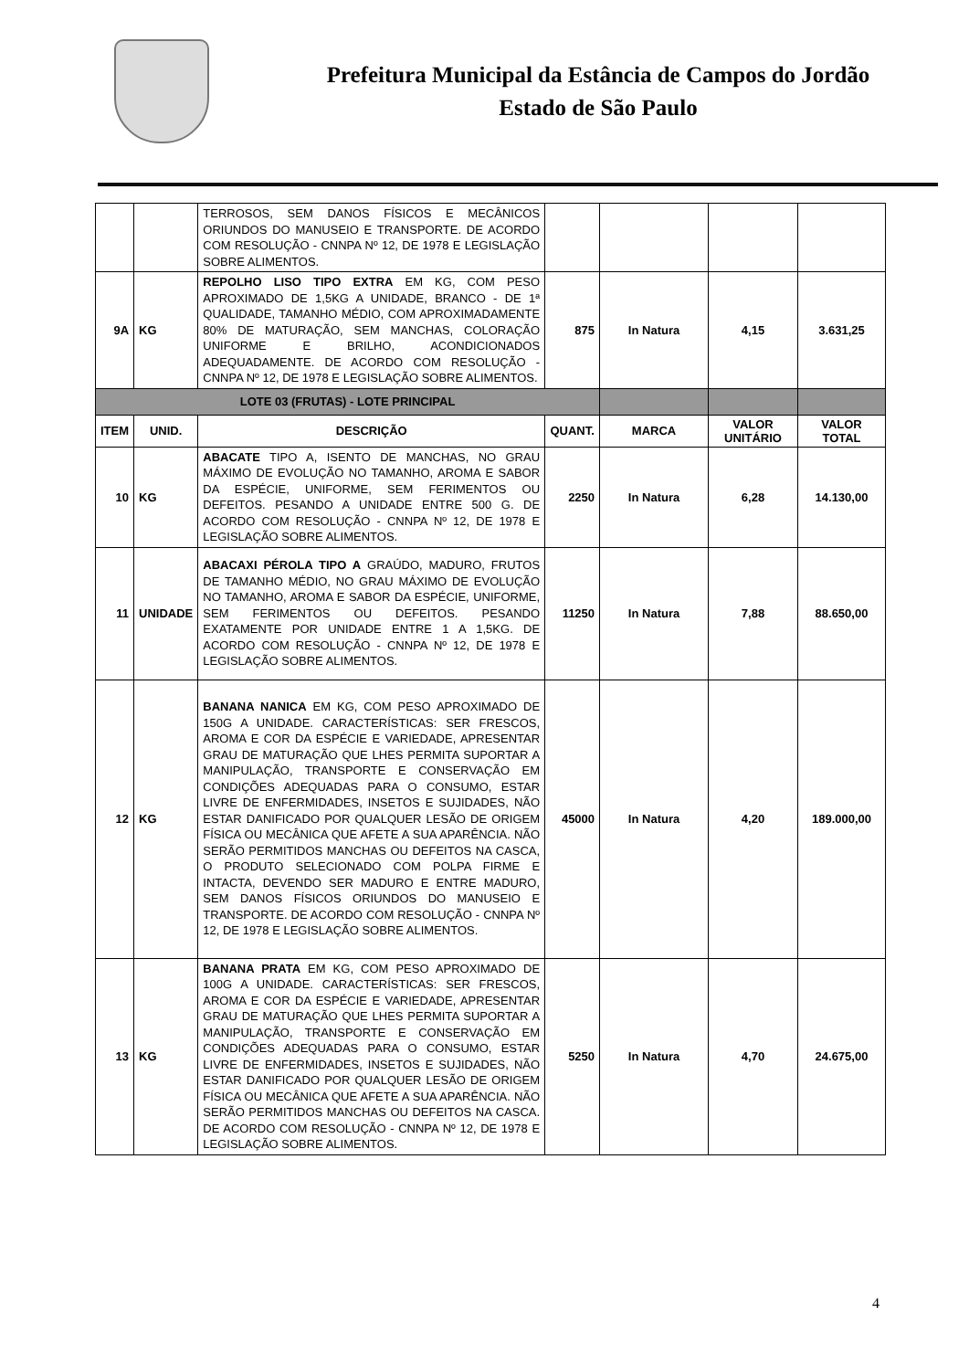Prefeitura Municipal da Estância de Campos do Jordão
Estado de São Paulo
| | | TERROSOS, SEM DANOS FÍSICOS E MECÂNICOS ORIUNDOS DO MANUSEIO E TRANSPORTE. DE ACORDO COM RESOLUÇÃO - CNNPA Nº 12, DE 1978 E LEGISLAÇÃO SOBRE ALIMENTOS. | | | | |
| 9A | KG | REPOLHO LISO TIPO EXTRA EM KG, COM PESO APROXIMADO DE 1,5KG A UNIDADE, BRANCO - DE 1ª QUALIDADE, TAMANHO MÉDIO, COM APROXIMADAMENTE 80% DE MATURAÇÃO, SEM MANCHAS, COLORAÇÃO UNIFORME E BRILHO, ACONDICIONADOS ADEQUADAMENTE. DE ACORDO COM RESOLUÇÃO - CNNPA Nº 12, DE 1978 E LEGISLAÇÃO SOBRE ALIMENTOS. | 875 | In Natura | 4,15 | 3.631,25 |
| LOTE 03 (FRUTAS) - LOTE PRINCIPAL | | | | | | |
| ITEM | UNID. | DESCRIÇÃO | QUANT. | MARCA | VALOR UNITÁRIO | VALOR TOTAL |
| 10 | KG | ABACATE TIPO A, ISENTO DE MANCHAS, NO GRAU MÁXIMO DE EVOLUÇÃO NO TAMANHO, AROMA E SABOR DA ESPÉCIE, UNIFORME, SEM FERIMENTOS OU DEFEITOS. PESANDO A UNIDADE ENTRE 500 G. DE ACORDO COM RESOLUÇÃO - CNNPA Nº 12, DE 1978 E LEGISLAÇÃO SOBRE ALIMENTOS. | 2250 | In Natura | 6,28 | 14.130,00 |
| 11 | UNIDADE | ABACAXI PÉROLA TIPO A GRAÚDO, MADURO, FRUTOS DE TAMANHO MÉDIO, NO GRAU MÁXIMO DE EVOLUÇÃO NO TAMANHO, AROMA E SABOR DA ESPÉCIE, UNIFORME, SEM FERIMENTOS OU DEFEITOS. PESANDO EXATAMENTE POR UNIDADE ENTRE 1 A 1,5KG. DE ACORDO COM RESOLUÇÃO - CNNPA Nº 12, DE 1978 E LEGISLAÇÃO SOBRE ALIMENTOS. | 11250 | In Natura | 7,88 | 88.650,00 |
| 12 | KG | BANANA NANICA EM KG, COM PESO APROXIMADO DE 150G A UNIDADE. CARACTERÍSTICAS: SER FRESCOS, AROMA E COR DA ESPÉCIE E VARIEDADE, APRESENTAR GRAU DE MATURAÇÃO QUE LHES PERMITA SUPORTAR A MANIPULAÇÃO, TRANSPORTE E CONSERVAÇÃO EM CONDIÇÕES ADEQUADAS PARA O CONSUMO, ESTAR LIVRE DE ENFERMIDADES, INSETOS E SUJIDADES, NÃO ESTAR DANIFICADO POR QUALQUER LESÃO DE ORIGEM FÍSICA OU MECÂNICA QUE AFETE A SUA APARÊNCIA. NÃO SERÃO PERMITIDOS MANCHAS OU DEFEITOS NA CASCA, O PRODUTO SELECIONADO COM POLPA FIRME E INTACTA, DEVENDO SER MADURO E ENTRE MADURO, SEM DANOS FÍSICOS ORIUNDOS DO MANUSEIO E TRANSPORTE. DE ACORDO COM RESOLUÇÃO - CNNPA Nº 12, DE 1978 E LEGISLAÇÃO SOBRE ALIMENTOS. | 45000 | In Natura | 4,20 | 189.000,00 |
| 13 | KG | BANANA PRATA EM KG, COM PESO APROXIMADO DE 100G A UNIDADE. CARACTERÍSTICAS: SER FRESCOS, AROMA E COR DA ESPÉCIE E VARIEDADE, APRESENTAR GRAU DE MATURAÇÃO QUE LHES PERMITA SUPORTAR A MANIPULAÇÃO, TRANSPORTE E CONSERVAÇÃO EM CONDIÇÕES ADEQUADAS PARA O CONSUMO, ESTAR LIVRE DE ENFERMIDADES, INSETOS E SUJIDADES, NÃO ESTAR DANIFICADO POR QUALQUER LESÃO DE ORIGEM FÍSICA OU MECÂNICA QUE AFETE A SUA APARÊNCIA. NÃO SERÃO PERMITIDOS MANCHAS OU DEFEITOS NA CASCA. DE ACORDO COM RESOLUÇÃO - CNNPA Nº 12, DE 1978 E LEGISLAÇÃO SOBRE ALIMENTOS. | 5250 | In Natura | 4,70 | 24.675,00 |
4